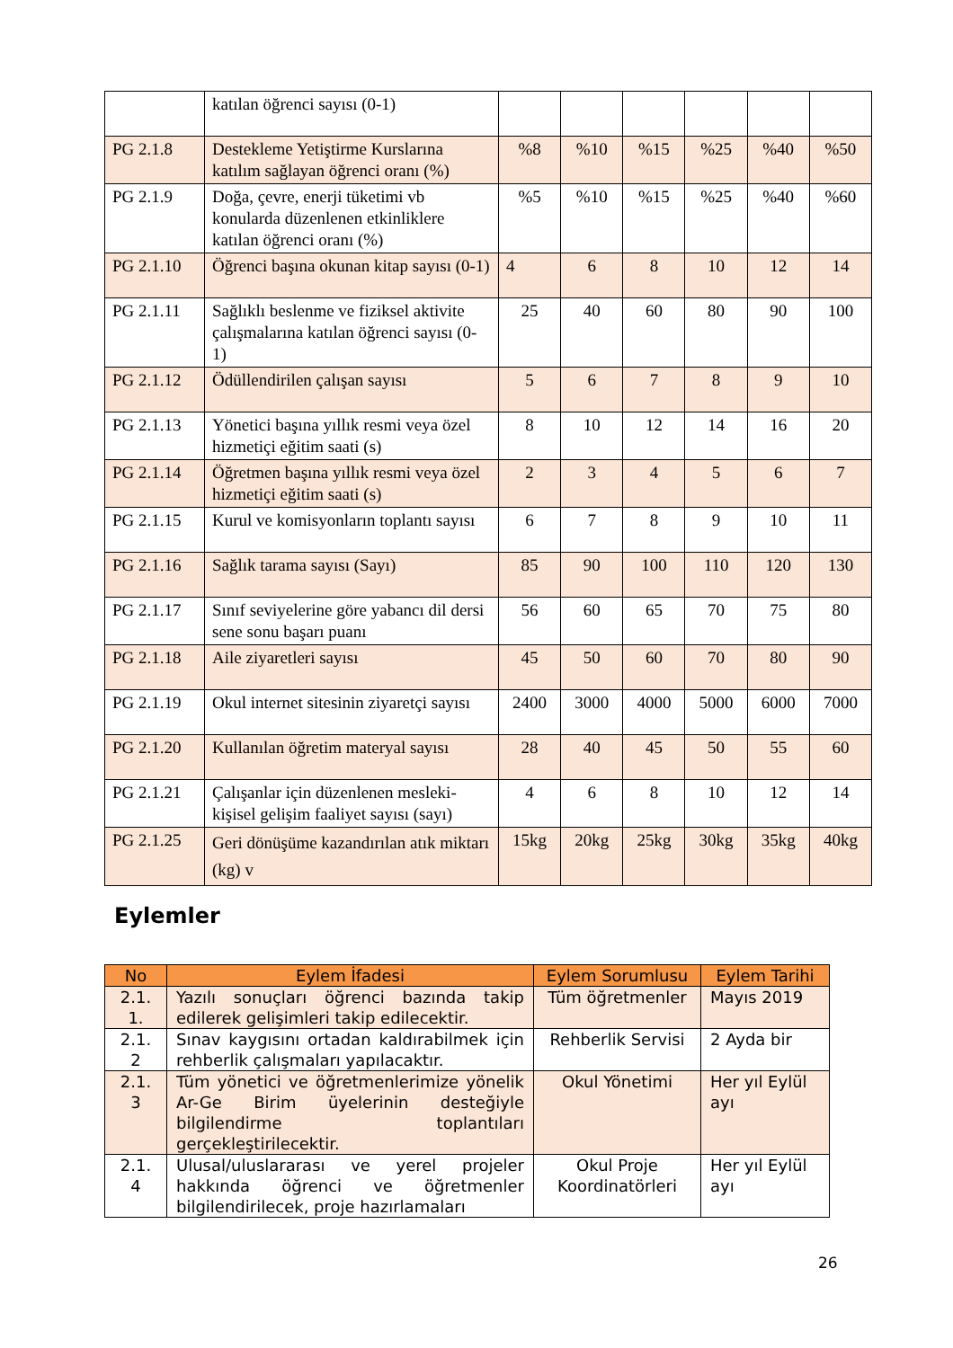| | katılan öğrenci sayısı (0-1) | | | | | | |
| PG 2.1.8 | Destekleme Yetiştirme Kurslarına katılım sağlayan öğrenci oranı (%) | %8 | %10 | %15 | %25 | %40 | %50 |
| PG 2.1.9 | Doğa, çevre, enerji tüketimi vb konularda düzenlenen etkinliklere katılan öğrenci oranı (%) | %5 | %10 | %15 | %25 | %40 | %60 |
| PG 2.1.10 | Öğrenci başına okunan kitap sayısı (0-1) | 4 | 6 | 8 | 10 | 12 | 14 |
| PG 2.1.11 | Sağlıklı beslenme ve fiziksel aktivite çalışmalarına katılan öğrenci sayısı (0-1) | 25 | 40 | 60 | 80 | 90 | 100 |
| PG 2.1.12 | Ödüllendirilen çalışan sayısı | 5 | 6 | 7 | 8 | 9 | 10 |
| PG 2.1.13 | Yönetici başına yıllık resmi veya özel hizmetiçi eğitim saati (s) | 8 | 10 | 12 | 14 | 16 | 20 |
| PG 2.1.14 | Öğretmen başına yıllık resmi veya özel hizmetiçi eğitim saati (s) | 2 | 3 | 4 | 5 | 6 | 7 |
| PG 2.1.15 | Kurul ve komisyonların toplantı sayısı | 6 | 7 | 8 | 9 | 10 | 11 |
| PG 2.1.16 | Sağlık tarama sayısı (Sayı) | 85 | 90 | 100 | 110 | 120 | 130 |
| PG 2.1.17 | Sınıf seviyelerine göre yabancı dil dersi sene sonu başarı puanı | 56 | 60 | 65 | 70 | 75 | 80 |
| PG 2.1.18 | Aile ziyaretleri sayısı | 45 | 50 | 60 | 70 | 80 | 90 |
| PG 2.1.19 | Okul internet sitesinin ziyaretçi sayısı | 2400 | 3000 | 4000 | 5000 | 6000 | 7000 |
| PG 2.1.20 | Kullanılan öğretim materyal sayısı | 28 | 40 | 45 | 50 | 55 | 60 |
| PG 2.1.21 | Çalışanlar için düzenlenen mesleki-kişisel gelişim faaliyet sayısı (sayı) | 4 | 6 | 8 | 10 | 12 | 14 |
| PG 2.1.25 | Geri dönüşüme kazandırılan atık miktarı (kg) v | 15kg | 20kg | 25kg | 30kg | 35kg | 40kg |
Eylemler
| No | Eylem İfadesi | Eylem Sorumlusu | Eylem Tarihi |
| --- | --- | --- | --- |
| 2.1. 1. | Yazılı sonuçları öğrenci bazında takip edilerek gelişimleri takip edilecektir. | Tüm öğretmenler | Mayıs 2019 |
| 2.1. 2 | Sınav kaygısını ortadan kaldırabilmek için rehberlik çalışmaları yapılacaktır. | Rehberlik Servisi | 2 Ayda bir |
| 2.1. 3 | Tüm yönetici ve öğretmenlerimize yönelik Ar-Ge Birim üyelerinin desteğiyle bilgilendirme toplantıları gerçekleştirilecektir. | Okul Yönetimi | Her yıl Eylül ayı |
| 2.1. 4 | Ulusal/uluslararası ve yerel projeler hakkında öğrenci ve öğretmenler bilgilendirilecek, proje hazırlamaları | Okul Proje Koordinatörleri | Her yıl Eylül ayı |
26